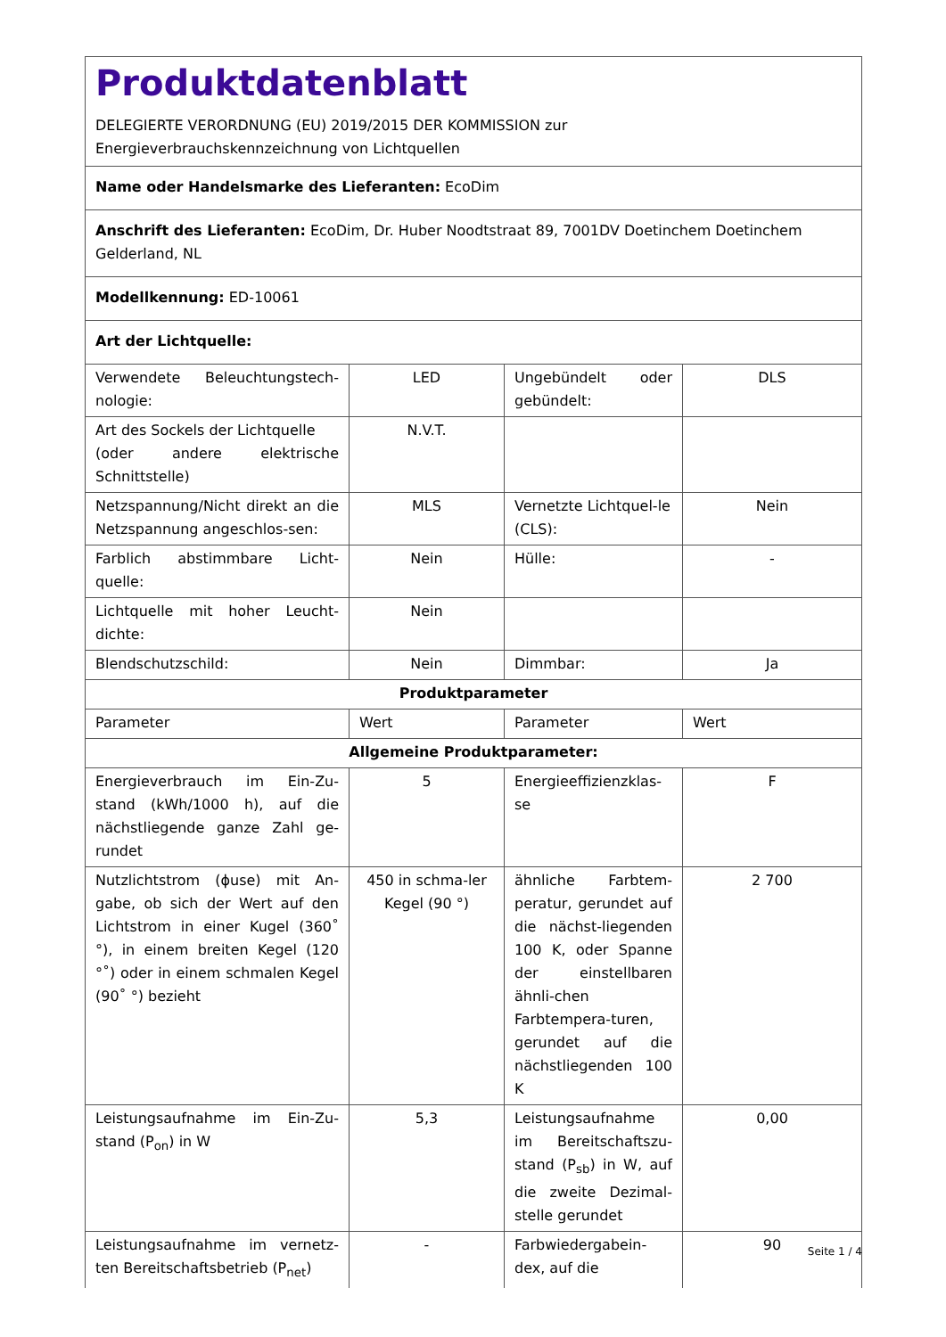Produktdatenblatt
DELEGIERTE VERORDNUNG (EU) 2019/2015 DER KOMMISSION zur
Energieverbrauchskennzeichnung von Lichtquellen
Name oder Handelsmarke des Lieferanten: EcoDim
Anschrift des Lieferanten: EcoDim, Dr. Huber Noodtstraat 89, 7001DV Doetinchem Doetinchem Gelderland, NL
Modellkennung: ED-10061
Art der Lichtquelle:
| Verwendete Beleuchtungstech-nologie: | LED | Ungebündelt oder gebündelt: | DLS |
| Art des Sockels der Lichtquelle (oder andere elektrische Schnittstelle) | N.V.T. | | |
| Netzspannung/Nicht direkt an die Netzspannung angeschlos-sen: | MLS | Vernetzte Lichtquel-le (CLS): | Nein |
| Farblich abstimmbare Licht-quelle: | Nein | Hülle: | - |
| Lichtquelle mit hoher Leucht-dichte: | Nein | | |
| Blendschutzschild: | Nein | Dimmbar: | Ja |
| Produktparameter | | | |
| Parameter | Wert | Parameter | Wert |
| Allgemeine Produktparameter: | | | |
| Energieverbrauch im Ein-Zu-stand (kWh/1000 h), auf die nächstliegende ganze Zahl ge-rundet | 5 | Energieeffizienzklas-se | F |
| Nutzlichtstrom (ɸuse) mit An-gabe, ob sich der Wert auf den Lichtstrom in einer Kugel (360˚ °), in einem breiten Kegel (120 °˚) oder in einem schmalen Kegel (90˚ °) bezieht | 450 in schma-ler Kegel (90 °) | ähnliche Farbtem-peratur, gerundet auf die nächst-liegenden 100 K, oder Spanne der einstellbaren ähnli-chen Farbtempera-turen, gerundet auf die nächstliegenden 100 K | 2 700 |
| Leistungsaufnahme im Ein-Zu-stand (P<sub>on</sub>) in W | 5,3 | Leistungsaufnahme im Bereitschaftszu-stand (P<sub>sb</sub>) in W, auf die zweite Dezimal-stelle gerundet | 0,00 |
| Leistungsaufnahme im vernetz-ten Bereitschaftsbetrieb (P<sub>net</sub>) | - | Farbwiedergabein-dex, auf die | 90 |
Seite 1 / 4